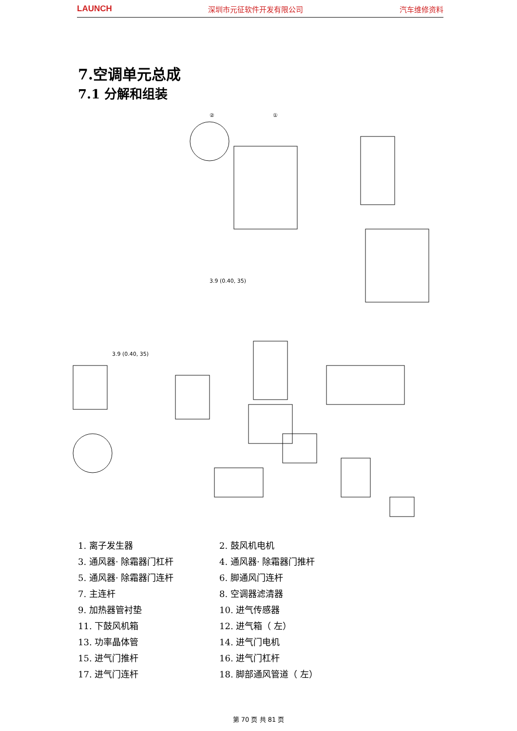LAUNCH 深圳市元征软件开发有限公司 汽车维修资料
7.空调单元总成
7.1 分解和组装
②
①
3.9 (0.40, 35)
3.9 (0.40, 35)
1. 离子发生器
2. 鼓风机电机
3. 通风器· 除霜器门杠杆
4. 通风器· 除霜器门推杆
5. 通风器· 除霜器门连杆
6. 脚通风门连杆
7. 主连杆
8. 空调器滤清器
9. 加热器管衬垫
10. 进气传感器
11. 下鼓风机箱
12. 进气箱（ 左）
13. 功率晶体管
14. 进气门电机
15. 进气门推杆
16. 进气门杠杆
17. 进气门连杆
18. 脚部通风管道（ 左）
第 70 页 共 81 页